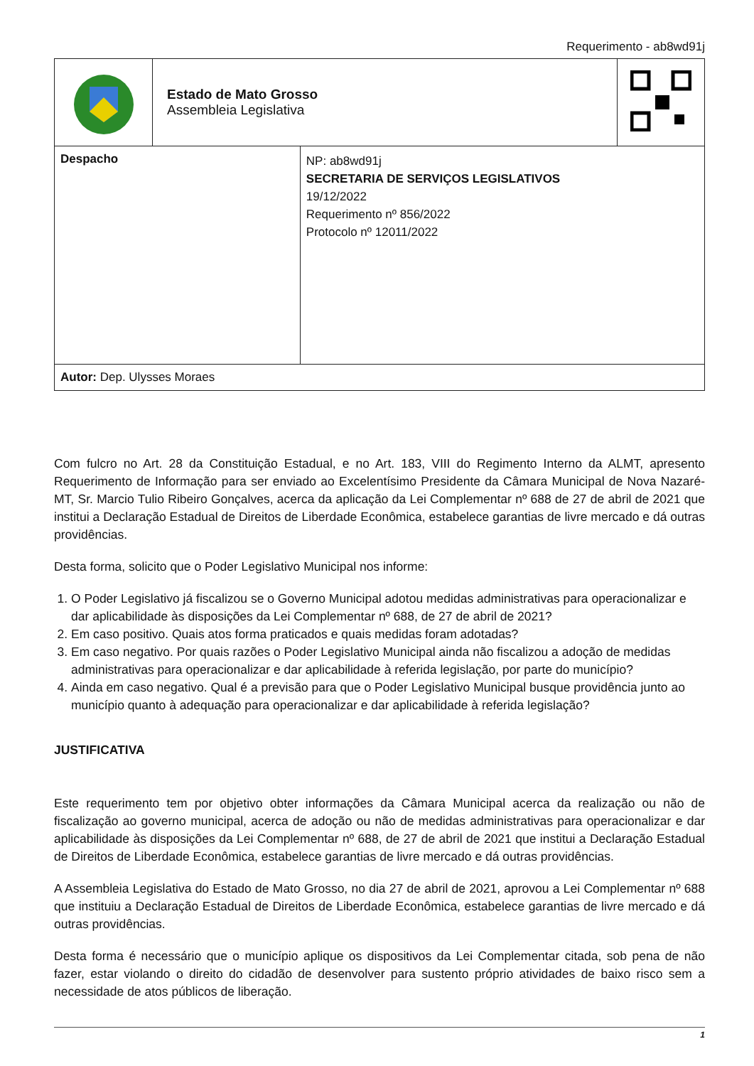Requerimento - ab8wd91j
| | Estado de Mato Grosso Assembleia Legislativa | | |
| Despacho | | NP: ab8wd91j SECRETARIA DE SERVIÇOS LEGISLATIVOS 19/12/2022 Requerimento nº 856/2022 Protocolo nº 12011/2022 | |
| Autor: Dep. Ulysses Moraes | | | |
Com fulcro no Art. 28 da Constituição Estadual, e no Art. 183, VIII do Regimento Interno da ALMT, apresento Requerimento de Informação para ser enviado ao Excelentísimo Presidente da Câmara Municipal de Nova Nazaré-MT, Sr. Marcio Tulio Ribeiro Gonçalves, acerca da aplicação da Lei Complementar nº 688 de 27 de abril de 2021 que institui a Declaração Estadual de Direitos de Liberdade Econômica, estabelece garantias de livre mercado e dá outras providências.
Desta forma, solicito que o Poder Legislativo Municipal nos informe:
1. O Poder Legislativo já fiscalizou se o Governo Municipal adotou medidas administrativas para operacionalizar e dar aplicabilidade às disposições da Lei Complementar nº 688, de 27 de abril de 2021?
2. Em caso positivo. Quais atos forma praticados e quais medidas foram adotadas?
3. Em caso negativo. Por quais razões o Poder Legislativo Municipal ainda não fiscalizou a adoção de medidas administrativas para operacionalizar e dar aplicabilidade à referida legislação, por parte do município?
4. Ainda em caso negativo. Qual é a previsão para que o Poder Legislativo Municipal busque providência junto ao município quanto à adequação para operacionalizar e dar aplicabilidade à referida legislação?
JUSTIFICATIVA
Este requerimento tem por objetivo obter informações da Câmara Municipal acerca da realização ou não de fiscalização ao governo municipal, acerca de adoção ou não de medidas administrativas para operacionalizar e dar aplicabilidade às disposições da Lei Complementar nº 688, de 27 de abril de 2021 que institui a Declaração Estadual de Direitos de Liberdade Econômica, estabelece garantias de livre mercado e dá outras providências.
A Assembleia Legislativa do Estado de Mato Grosso, no dia 27 de abril de 2021, aprovou a Lei Complementar nº 688 que instituiu a Declaração Estadual de Direitos de Liberdade Econômica, estabelece garantias de livre mercado e dá outras providências.
Desta forma é necessário que o município aplique os dispositivos da Lei Complementar citada, sob pena de não fazer, estar violando o direito do cidadão de desenvolver para sustento próprio atividades de baixo risco sem a necessidade de atos públicos de liberação.
1